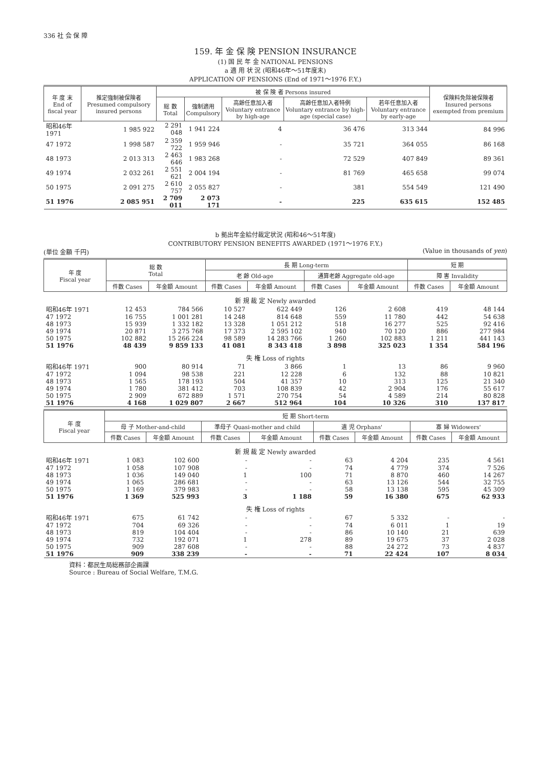336 社 会 保 障
159. 年 金 保 険 PENSION INSURANCE
(1) 国 民 年 金 NATIONAL PENSIONS
a 適 用 状 況 (昭和46年～51年度末)
APPLICATION OF PENSIONS (End of 1971～1976 F.Y.)
| 年 度 末 End of fiscal year | 推定強制被保険者 Presumed compulsory insured persons | 被 保 険 者 Persons insured | | | | | 保険料免除被保険者 Insured persons exempted from premium |
| --- | --- | --- | --- | --- | --- | --- | --- |
| | | 総 数 Total | 強制適用 Compulsory | 高齢任意加入者 Voluntary entrance by high-age | 高齢任意加入者特例 Voluntary entrance by high-age (special case) | 若年任意加入者 Voluntary entrance by early-age | |
| 昭和46年 1971 | 1 985 922 | 2 291 048 | 1 941 224 | 4 | 36 476 | 313 344 | 84 996 |
| 47 1972 | 1 998 587 | 2 359 722 | 1 959 946 | - | 35 721 | 364 055 | 86 168 |
| 48 1973 | 2 013 313 | 2 463 646 | 1 983 268 | - | 72 529 | 407 849 | 89 361 |
| 49 1974 | 2 032 261 | 2 551 621 | 2 004 194 | - | 81 769 | 465 658 | 99 074 |
| 50 1975 | 2 091 275 | 2 610 757 | 2 055 827 | - | 381 | 554 549 | 121 490 |
| 51 1976 | 2 085 951 | 2 709 011 | 2 073 171 | - | 225 | 635 615 | 152 485 |
b 拠出年金給付裁定状況 (昭和46～51年度)
CONTRIBUTORY PENSION BENEFITS AWARDED (1971～1976 F.Y.)
(単位 金額 千円) (Value in thousands of yen)
| 年 度 Fiscal year | 総 数 Total | | 長 期 Long-term | | | | 短 期 | |
| --- | --- | --- | --- | --- | --- | --- | --- | --- |
| | | | 老 齢 Old-age | | 通算老齢 Aggregate old-age | | 障 害 Invalidity | |
| | 件数 Cases | 年金額 Amount | 件数 Cases | 年金額 Amount | 件数 Cases | 年金額 Amount | 件数 Cases | 年金額 Amount |
| 新 規 裁 定 Newly awarded | | | | | | | | |
| 昭和46年 1971 | 12 453 | 784 566 | 10 527 | 622 449 | 126 | 2 608 | 419 | 48 144 |
| 47 1972 | 16 755 | 1 001 281 | 14 248 | 814 648 | 559 | 11 780 | 442 | 54 638 |
| 48 1973 | 15 939 | 1 332 182 | 13 328 | 1 051 212 | 518 | 16 277 | 525 | 92 416 |
| 49 1974 | 20 871 | 3 275 768 | 17 373 | 2 595 102 | 940 | 70 120 | 886 | 277 984 |
| 50 1975 | 102 882 | 15 266 224 | 98 589 | 14 283 766 | 1 260 | 102 883 | 1 211 | 441 143 |
| 51 1976 | 48 439 | 9 859 133 | 41 081 | 8 343 418 | 3 898 | 325 023 | 1 354 | 584 196 |
| 失 権 Loss of rights | | | | | | | | |
| 昭和46年 1971 | 900 | 80 914 | 71 | 3 866 | 1 | 13 | 86 | 9 960 |
| 47 1972 | 1 094 | 98 538 | 221 | 12 228 | 6 | 132 | 88 | 10 821 |
| 48 1973 | 1 565 | 178 193 | 504 | 41 357 | 10 | 313 | 125 | 21 340 |
| 49 1974 | 1 780 | 381 412 | 703 | 108 839 | 42 | 2 904 | 176 | 55 617 |
| 50 1975 | 2 909 | 672 889 | 1 571 | 270 754 | 54 | 4 589 | 214 | 80 828 |
| 51 1976 | 4 168 | 1 029 807 | 2 667 | 512 964 | 104 | 10 326 | 310 | 137 817 |
| 年 度 Fiscal year | 短 期 Short-term | | | | | | | |
| --- | --- | --- | --- | --- | --- | --- | --- | --- |
| | 母 子 Mother-and-child | | 準母子 Quasi-mother and child | | 遺 児 Orphans' | | 寡 婦 Widowers' | |
| | 件数 Cases | 年金額 Amount | 件数 Cases | 年金額 Amount | 件数 Cases | 年金額 Amount | 件数 Cases | 年金額 Amount |
| 新 規 裁 定 Newly awarded | | | | | | | | |
| 昭和46年 1971 | 1 083 | 102 600 | - | - | 63 | 4 204 | 235 | 4 561 |
| 47 1972 | 1 058 | 107 908 | - | - | 74 | 4 779 | 374 | 7 526 |
| 48 1973 | 1 036 | 149 040 | 1 | 100 | 71 | 8 870 | 460 | 14 267 |
| 49 1974 | 1 065 | 286 681 | - | - | 63 | 13 126 | 544 | 32 755 |
| 50 1975 | 1 169 | 379 983 | - | - | 58 | 13 138 | 595 | 45 309 |
| 51 1976 | 1 369 | 525 993 | 3 | 1 188 | 59 | 16 380 | 675 | 62 933 |
| 失 権 Loss of rights | | | | | | | | |
| 昭和46年 1971 | 675 | 61 742 | - | - | 67 | 5 332 | - | - |
| 47 1972 | 704 | 69 326 | - | - | 74 | 6 011 | 1 | 19 |
| 48 1973 | 819 | 104 404 | - | - | 86 | 10 140 | 21 | 639 |
| 49 1974 | 732 | 192 071 | 1 | 278 | 89 | 19 675 | 37 | 2 028 |
| 50 1975 | 909 | 287 608 | - | - | 88 | 24 272 | 73 | 4 837 |
| 51 1976 | 909 | 338 239 | - | - | 71 | 22 424 | 107 | 8 034 |
資料：都民生局総務部企画課
Source : Bureau of Social Welfare, T.M.G.